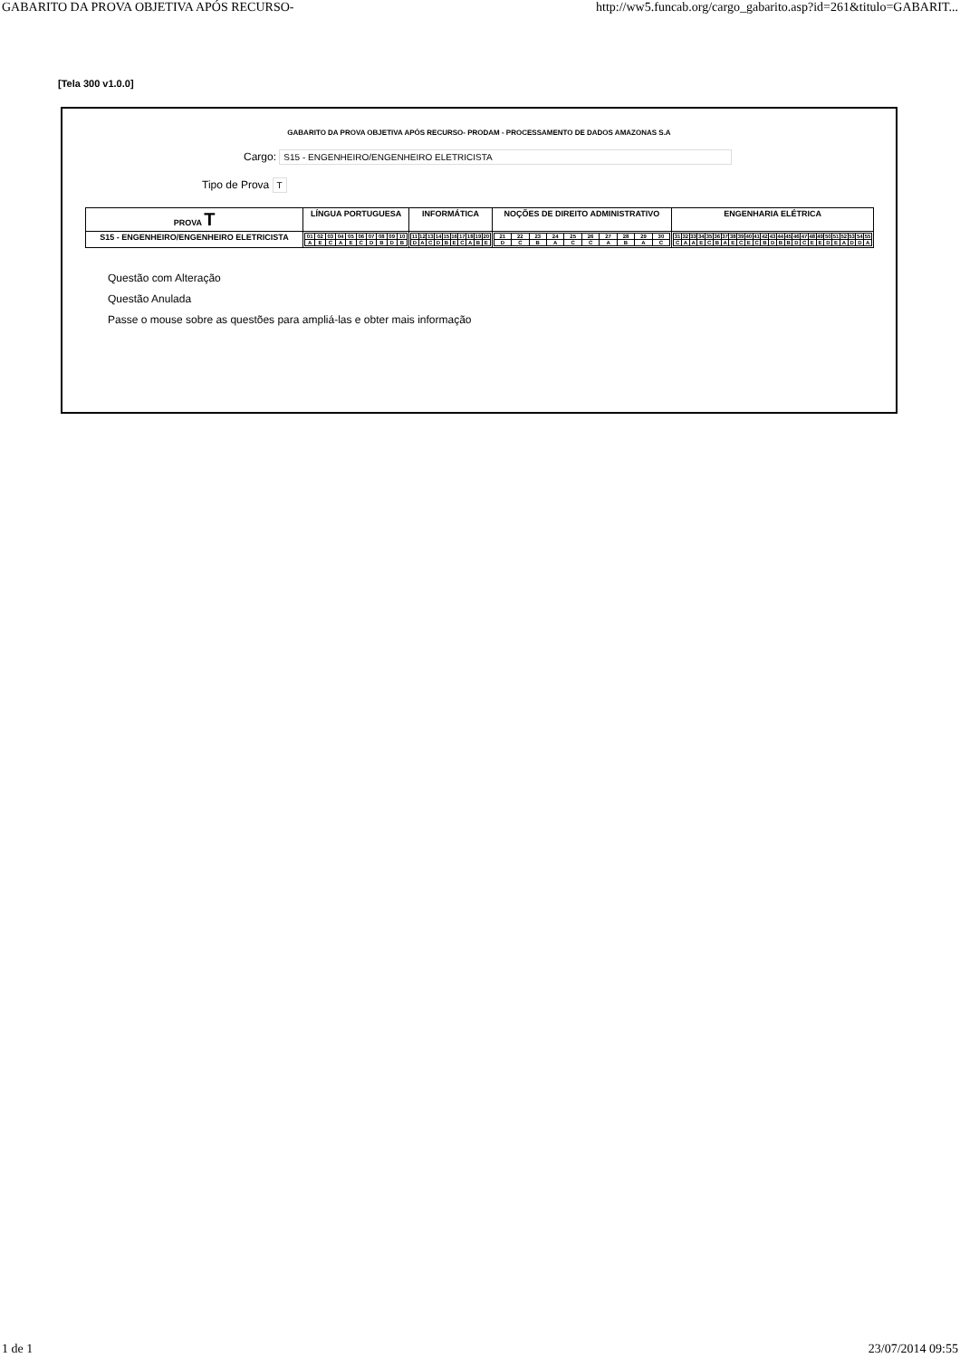GABARITO DA PROVA OBJETIVA APÓS RECURSO- http://ww5.funcab.org/cargo_gabarito.asp?id=261&titulo=GABARIT...
[Tela 300 v1.0.0]
GABARITO DA PROVA OBJETIVA APÓS RECURSO- PRODAM - PROCESSAMENTO DE DADOS AMAZONAS S.A
Cargo: S15 - ENGENHEIRO/ENGENHEIRO ELETRICISTA
Tipo de Prova T
| PROVA T | LÍNGUA PORTUGUESA | INFORMÁTICA | NOÇÕES DE DIREITO ADMINISTRATIVO | ENGENHARIA ELÉTRICA |
| --- | --- | --- | --- | --- |
| S15 - ENGENHEIRO/ENGENHEIRO ELETRICISTA | / 01 / 02 / 03 / 04 / 05 / 06 / 07 / 08 / 09 / 10 / / A / E / C / A / E / C / D / B / D / B / | / 11 / 12 / 13 / 14 / 15 / 16 / 17 / 18 / 19 / 20 / / D / A / C / D / B / E / C / A / B / E / | / 21 / 22 / 23 / 24 / 25 / 26 / 27 / 28 / 29 / 30 / / D / C / B / A / C / C / A / B / A / C / | / 31 / 32 / 33 / 34 / 35 / 36 / 37 / 38 / 39 / 40 / 41 / 42 / 43 / 44 / 45 / 46 / 47 / 48 / 49 / 50 / 51 / 52 / 53 / 54 / 55 / / C / A / A / E / C / B / A / E / C / E / C / B / D / B / B / D / C / E / E / D / E / A / D / D / A / |
Questão com Alteração
Questão Anulada
Passe o mouse sobre as questões para ampliá-las e obter mais informação
1 de 1 23/07/2014 09:55